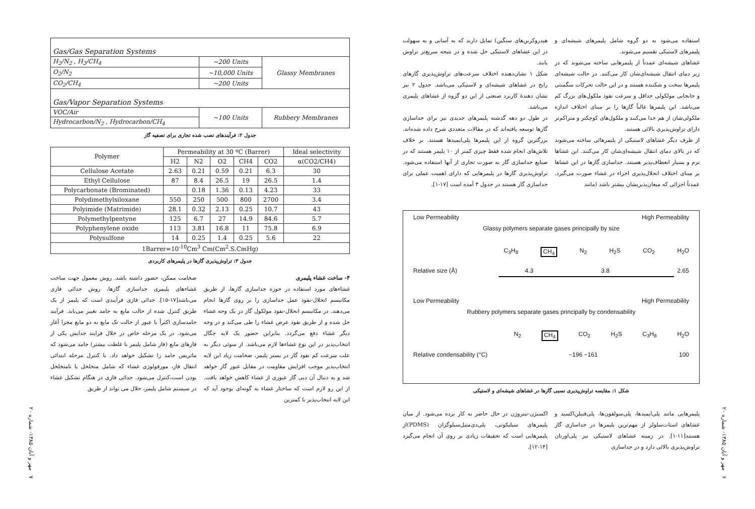| Gas/Gas Separation Systems | | |
| H<sub>2</sub>/N<sub>2</sub> , H<sub>2</sub>/CH<sub>4</sub> | ~200 Units | Glassy Membranes |
| O<sub>2</sub>/N<sub>2</sub> | ~10,000 Units | |
| CO<sub>2</sub>/CH<sub>4</sub> | ~200 Units | |
| Gas/Vapor Separation Systems | | |
| VOC/Air | ~100 Units | Rubbery Membranes |
| Hydrocarbon/N<sub>2</sub> , Hydrocarbon/CH<sub>4</sub> | | |
جدول ۲: فرآیندهای نصب شده تجاری برای تصفیه گاز
| Polymer | Permeability at 30 ºC (Barrer) | | | | | Ideal selectivity |
| --- | --- | --- | --- | --- | --- | --- |
| | H2 | N2 | O2 | CH4 | CO2 | α(CO2/CH4) |
| Cellulose Acetate | 2.63 | 0.21 | 0.59 | 0.21 | 6.3 | 30 |
| Ethyl Cellulose | 87 | 8.4 | 26.5 | 19 | 26.5 | 1.4 |
| Polycarbonate (Brominated) | | 0.18 | 1.36 | 0.13 | 4.23 | 33 |
| Polydimethylsiloxane | 550 | 250 | 500 | 800 | 2700 | 3.4 |
| Polyimide (Matrimide) | 28.1 | 0.32 | 2.13 | 0.25 | 10.7 | 43 |
| Polymethylpentyne | 125 | 6.7 | 27 | 14.9 | 84.6 | 5.7 |
| Polyphenylene oxide | 113 | 3.81 | 16.8 | 11 | 75.8 | 6.9 |
| Polysulfone | 14 | 0.25 | 1.4 | 0.25 | 5.6 | 22 |
| 1Barrer=10<sup>-10</sup>Cm<sup>3</sup> Cm(Cm<sup>2</sup>.S.CmHg) | | | | | | |
جدول ۳: تراوش‌پذیری گازها در پلیمرهای کاربردی
۴- ساخت غشاء پلیمری
غشاءهای مورد استفاده در حوزه جداسازی گازها، از طریق مکانیسم انحلال-نفوذ عمل جداسازی را بر روی گازها انجام می‌دهند. در مکانیسم انحلال-نفوذ مولکول گاز در یک وجه غشاء حل شده و از طریق نفوذ عرض غشاء را طی می‌کند و در وجه دیگر غشاء دفع می‌گردد. بنابراین حضور یک لایه چگال انتخاب‌پذیر در این نوع غشاءها لازم می‌باشد. از سوئی دیگر به علت سرعت کم نفوذ گاز در بستر پلیمر، ضخامت زیاد این لایه انتخاب‌پذیر موجب افزایش مقاومت در مقابل عبور گاز خواهد شد و به دنبال آن دبی گاز عبوری از غشاء کاهش خواهد یافت. از این رو لازم است که ساختار غشاء به گونه‌ای بوجود آید که این لایه انتخاب‌پذیر با کمترین
ضخامت ممکن، حضور داشته باشد. روش معمول جهت ساخت غشاءهای پلیمری جداسازی گازها، روش جدائی فازی می‌باشد[۱۷-۱۵]. جدائی فازی فرآیندی است که پلیمر از یک طریق کنترل شده از حالت مایع به جامد تغییر می‌یابد. فرآیند جامدسازی اکثراً با عبور از حالت تک مایع به دو مایع مجزا آغاز می‌شود. در یک مرحله خاص در خلال فرایند جدایش یکی از فازهای مایع (فاز شامل پلیمر با غلظت بیشتر) جامد می‌شود که ماتریس جامد را تشکیل خواهد داد. با کنترل مرحله ابتدائی انتقال فاز، مورفولوژی غشاء که شامل متخلخل یا نامتخلخل بودن است،کنترل می‌شود. جدائی فازی در هنگام تشکیل غشاء در سیستم شامل پلیمر، حلال می تواند از طریق
۷ مهر و آبان ۱۳۸۵- شماره ۲۰
استفاده می‌شود به دو گروه شامل پلیمرهای شیشه‌ای و پلیمرهای لاستیکی تقسیم می‌شوند.
غشاهای شیشه‌ای عمدتاً از پلیمرهایی ساخته می‌شوند که در زیر دمای انتقال شیشه‌ای‌شان کار می‌کنند. در حالت شیشه‌ای پلیمرها سخت و شکننده هستند و در این حالت تحرکات سگمنتی و جابجایی مولکولی حداقل و سرعت نفوذ ملکول‌های بزرگ کم می‌باشد. این پلیمرها غالباً گازها را بر مبنای اختلاف اندازه ملکولی‌شان از هم جدا می‌کنند و ملکول‌های کوچکتر و متراکم‌تر دارای تراوش‌پذیری بالائی هستند.
از طرف دیگر غشاهای لاستیکی از پلیمرهائی ساخته می‌شوند که در بالای دمای انتقال شیشه‌ای‌شان کار می‌کنند. این غشاها نرم و بسیار انعطاف‌پذیر هستند. جداسازی گازها در این غشاها بر مبنای اختلاف انحلال‌پذیری اجزاء در غشاء صورت می‌گیرد. عمدتاً اجزائی که میعان‌پذیریشان بیشتر باشد (مانند
هیدروکربن‌های سنگین) تمایل دارند که به آسانی و به سهولت در این غشاهای لاستیکی حل شده و در نتیجه سریع‌تر تراوش یابند.
شکل ۱ نشان‌دهنده اختلاف سرعت‌های تراوش‌پذیری گازهای رایج در غشاهای شیشه‌ای و لاستیکی می‌باشد. جدول ۲ نیز نشان دهندهٔ کاربرد صنعتی از این دو گروه از غشاهای پلیمری می‌باشد.
در طول دو دهه گذشته پلیمرهای جدیدی نیز برای جداسازی گازها توسعه یافته‌اند که در مقالات متعددی شرح داده شده‌اند. بزرگترین گروه از این پلیمرها پلی‌ایمیدها هستند. بر خلاف تلاش‌های انجام شده فقط چیزی کمتر از ۱۰ پلیمر هستند که در صنایع جداسازی گاز به صورت تجاری از آنها استفاده می‌شود. تراوش‌پذیری گازها در پلیمرهایی که دارای اهمیت عملی برای جداسازی گاز هستند در جدول ۳ آمده است [۱۷-۱].
Low Permeability High Permeability
Glassy polymers separate gases principally by size
C<sub>3</sub>H<sub>8</sub> CH<sub>4</sub> N<sub>2</sub> H<sub>2</sub>S CO<sub>2</sub> H<sub>2</sub>O
Relative size (Å) 4.3 3.8 2.65
Low Permeability High Permeability
Rubbery polymers separate gases principally by condensability
N<sub>2</sub> CH<sub>4</sub> CO<sub>2</sub> H<sub>2</sub>S C<sub>3</sub>H<sub>8</sub> H<sub>2</sub>O
Relative condensability (°C) −196 −161 100
شکل ۱: مقایسه تراوش‌پذیری نسبی گازها در غشاهای شیشه‌ای و لاستیکی
پلیمرهایی مانند پلی‌ایمیدها، پلی‌سولفون‌ها، پلی‌فنیلن‌اکسید و غشاهای استات‌سلولز از مهم‌ترین پلیمرها در جداسازی گاز هستند[۱۱-۱]. در زمینه غشاهای لاستیکی نیز پلی‌اورتان تراوش‌پذیری بالائی دارد و در جداسازی
اکسیژن-نیتروژن در حال حاضر به کار برده می‌شود. از میان پلیمرهای سیلیکونی، پلی‌دی‌متیل‌سیلوگزان (PDMS)از پلیمرهایی است که تحقیقات زیادی بر روی آن انجام می‌گیرد [۱۴-۱۲].
۶ مهر و آبان ۱۳۸۵- شماره ۲۰